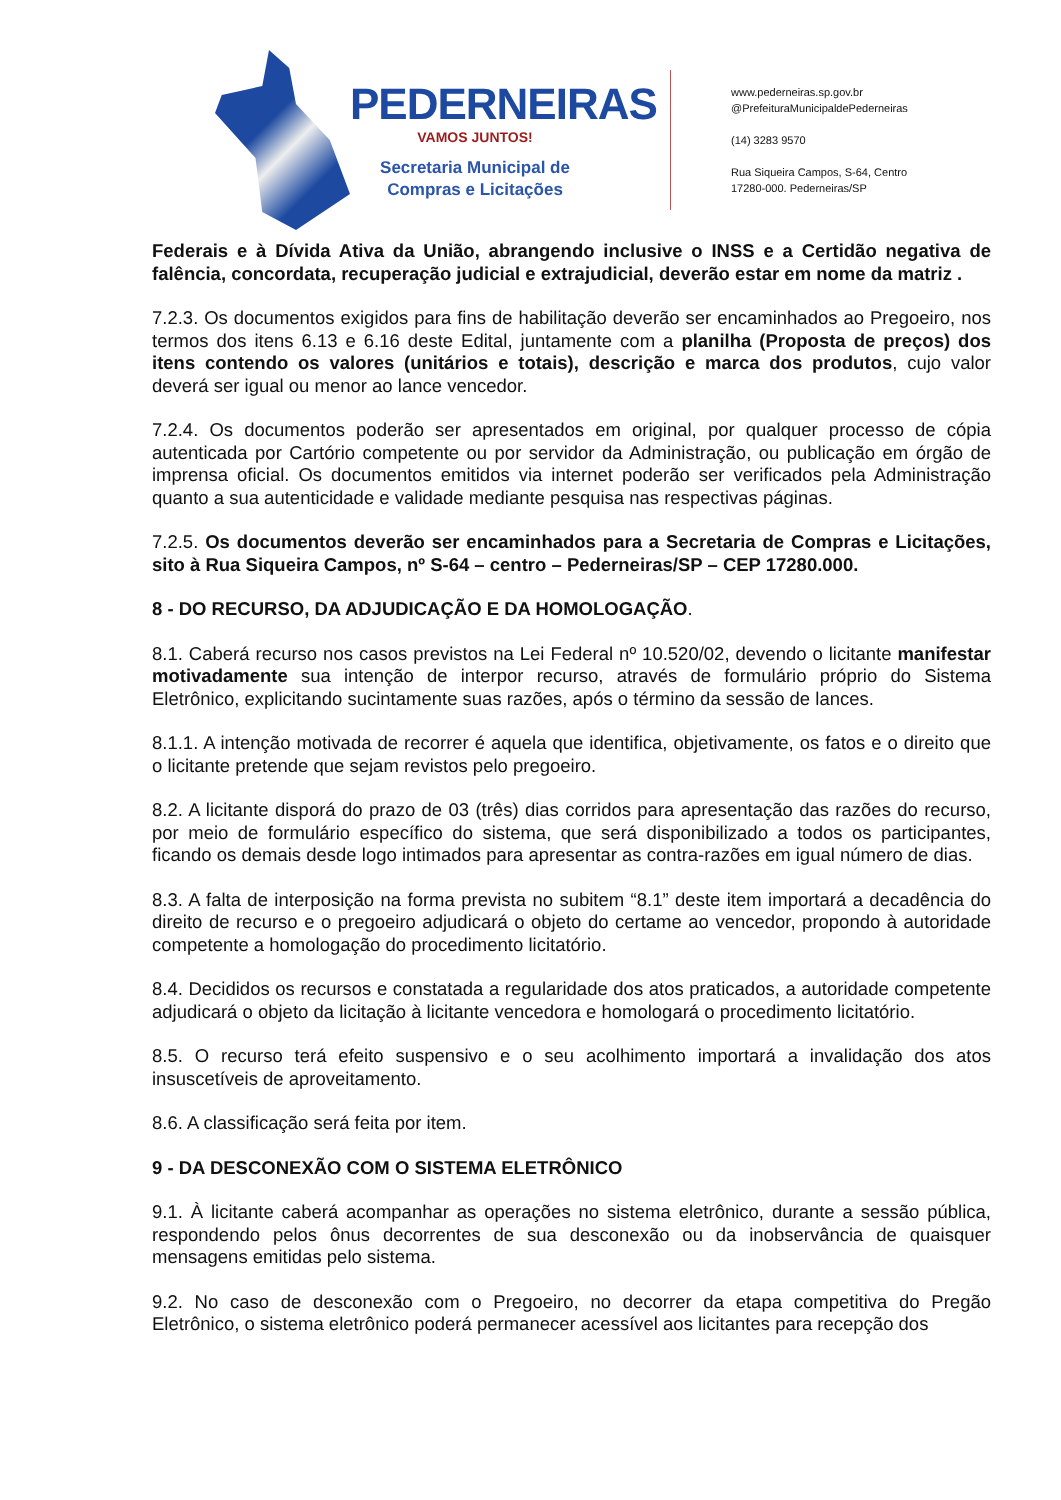PEDERNEIRAS
VAMOS JUNTOS!
Secretaria Municipal de
Compras e Licitações
www.pederneiras.sp.gov.br
@PrefeituraMunicipaldePederneiras
(14) 3283 9570
Rua Siqueira Campos, S-64, Centro
17280-000. Pederneiras/SP
Federais e à Dívida Ativa da União, abrangendo inclusive o INSS e a Certidão negativa de falência, concordata, recuperação judicial e extrajudicial, deverão estar em nome da matriz .
7.2.3. Os documentos exigidos para fins de habilitação deverão ser encaminhados ao Pregoeiro, nos termos dos itens 6.13 e 6.16 deste Edital, juntamente com a planilha (Proposta de preços) dos itens contendo os valores (unitários e totais), descrição e marca dos produtos, cujo valor deverá ser igual ou menor ao lance vencedor.
7.2.4. Os documentos poderão ser apresentados em original, por qualquer processo de cópia autenticada por Cartório competente ou por servidor da Administração, ou publicação em órgão de imprensa oficial. Os documentos emitidos via internet poderão ser verificados pela Administração quanto a sua autenticidade e validade mediante pesquisa nas respectivas páginas.
7.2.5. Os documentos deverão ser encaminhados para a Secretaria de Compras e Licitações, sito à Rua Siqueira Campos, nº S-64 – centro – Pederneiras/SP – CEP 17280.000.
8 - DO RECURSO, DA ADJUDICAÇÃO E DA HOMOLOGAÇÃO.
8.1. Caberá recurso nos casos previstos na Lei Federal nº 10.520/02, devendo o licitante manifestar motivadamente sua intenção de interpor recurso, através de formulário próprio do Sistema Eletrônico, explicitando sucintamente suas razões, após o término da sessão de lances.
8.1.1. A intenção motivada de recorrer é aquela que identifica, objetivamente, os fatos e o direito que o licitante pretende que sejam revistos pelo pregoeiro.
8.2. A licitante disporá do prazo de 03 (três) dias corridos para apresentação das razões do recurso, por meio de formulário específico do sistema, que será disponibilizado a todos os participantes, ficando os demais desde logo intimados para apresentar as contra-razões em igual número de dias.
8.3. A falta de interposição na forma prevista no subitem “8.1” deste item importará a decadência do direito de recurso e o pregoeiro adjudicará o objeto do certame ao vencedor, propondo à autoridade competente a homologação do procedimento licitatório.
8.4. Decididos os recursos e constatada a regularidade dos atos praticados, a autoridade competente adjudicará o objeto da licitação à licitante vencedora e homologará o procedimento licitatório.
8.5. O recurso terá efeito suspensivo e o seu acolhimento importará a invalidação dos atos insuscetíveis de aproveitamento.
8.6. A classificação será feita por item.
9 - DA DESCONEXÃO COM O SISTEMA ELETRÔNICO
9.1. À licitante caberá acompanhar as operações no sistema eletrônico, durante a sessão pública, respondendo pelos ônus decorrentes de sua desconexão ou da inobservância de quaisquer mensagens emitidas pelo sistema.
9.2. No caso de desconexão com o Pregoeiro, no decorrer da etapa competitiva do Pregão Eletrônico, o sistema eletrônico poderá permanecer acessível aos licitantes para recepção dos